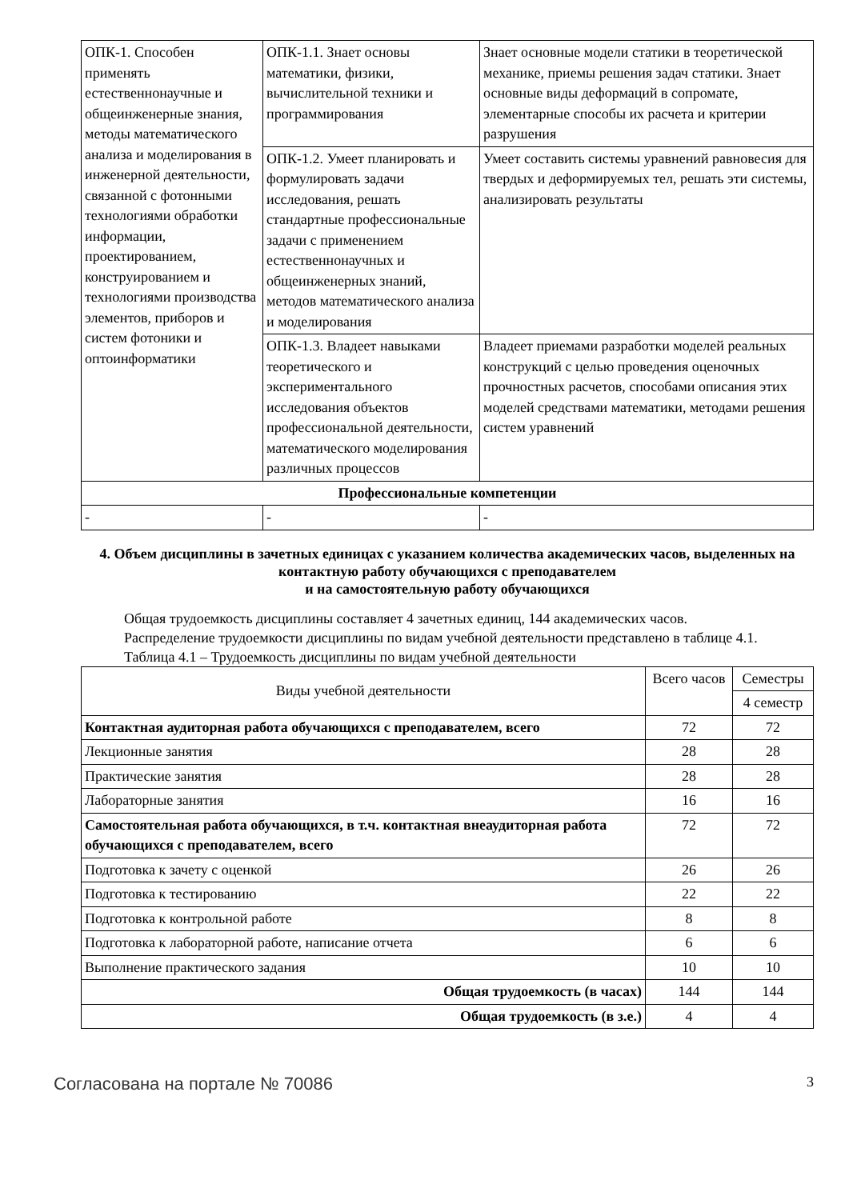| ОПК-1. Способен применять естественнонаучные и общеинженерные знания, методы математического анализа и моделирования в инженерной деятельности, связанной с фотонными технологиями обработки информации, проектированием, конструированием и технологиями производства элементов, приборов и систем фотоники и оптоинформатики | ОПК-1.1. Знает основы математики, физики, вычислительной техники и программирования | Знает основные модели статики в теоретической механике, приемы решения задач статики. Знает основные виды деформаций в сопромате, элементарные способы их расчета и критерии разрушения |
| | ОПК-1.2. Умеет планировать и формулировать задачи исследования, решать стандартные профессиональные задачи с применением естественнонаучных и общеинженерных знаний, методов математического анализа и моделирования | Умеет составить системы уравнений равновесия для твердых и деформируемых тел, решать эти системы, анализировать результаты |
| | ОПК-1.3. Владеет навыками теоретического и экспериментального исследования объектов профессиональной деятельности, математического моделирования различных процессов | Владеет приемами разработки моделей реальных конструкций с целью проведения оценочных прочностных расчетов, способами описания этих моделей средствами математики, методами решения систем уравнений |
| Профессиональные компетенции | | |
| - | - | - |
4. Объем дисциплины в зачетных единицах с указанием количества академических часов, выделенных на контактную работу обучающихся с преподавателем
и на самостоятельную работу обучающихся
Общая трудоемкость дисциплины составляет 4 зачетных единиц, 144 академических часов.
Распределение трудоемкости дисциплины по видам учебной деятельности представлено в таблице 4.1.
Таблица 4.1 – Трудоемкость дисциплины по видам учебной деятельности
| Виды учебной деятельности | Всего часов | Семестры |
| --- | --- | --- |
| | | 4 семестр |
| Контактная аудиторная работа обучающихся с преподавателем, всего | 72 | 72 |
| Лекционные занятия | 28 | 28 |
| Практические занятия | 28 | 28 |
| Лабораторные занятия | 16 | 16 |
| Самостоятельная работа обучающихся, в т.ч. контактная внеаудиторная работа обучающихся с преподавателем, всего | 72 | 72 |
| Подготовка к зачету с оценкой | 26 | 26 |
| Подготовка к тестированию | 22 | 22 |
| Подготовка к контрольной работе | 8 | 8 |
| Подготовка к лабораторной работе, написание отчета | 6 | 6 |
| Выполнение практического задания | 10 | 10 |
| Общая трудоемкость (в часах) | 144 | 144 |
| Общая трудоемкость (в з.е.) | 4 | 4 |
Согласована на портале № 70086 3